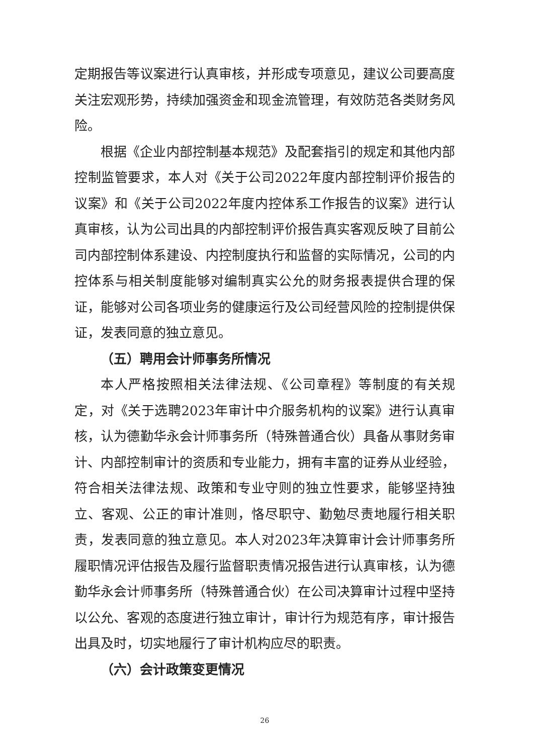定期报告等议案进行认真审核，并形成专项意见，建议公司要高度关注宏观形势，持续加强资金和现金流管理，有效防范各类财务风险。
根据《企业内部控制基本规范》及配套指引的规定和其他内部控制监管要求，本人对《关于公司2022年度内部控制评价报告的议案》和《关于公司2022年度内控体系工作报告的议案》进行认真审核，认为公司出具的内部控制评价报告真实客观反映了目前公司内部控制体系建设、内控制度执行和监督的实际情况，公司的内控体系与相关制度能够对编制真实公允的财务报表提供合理的保证，能够对公司各项业务的健康运行及公司经营风险的控制提供保证，发表同意的独立意见。
（五）聘用会计师事务所情况
本人严格按照相关法律法规、《公司章程》等制度的有关规定，对《关于选聘2023年审计中介服务机构的议案》进行认真审核，认为德勤华永会计师事务所（特殊普通合伙）具备从事财务审计、内部控制审计的资质和专业能力，拥有丰富的证券从业经验，符合相关法律法规、政策和专业守则的独立性要求，能够坚持独立、客观、公正的审计准则，恪尽职守、勤勉尽责地履行相关职责，发表同意的独立意见。本人对2023年决算审计会计师事务所履职情况评估报告及履行监督职责情况报告进行认真审核，认为德勤华永会计师事务所（特殊普通合伙）在公司决算审计过程中坚持以公允、客观的态度进行独立审计，审计行为规范有序，审计报告出具及时，切实地履行了审计机构应尽的职责。
（六）会计政策变更情况
26